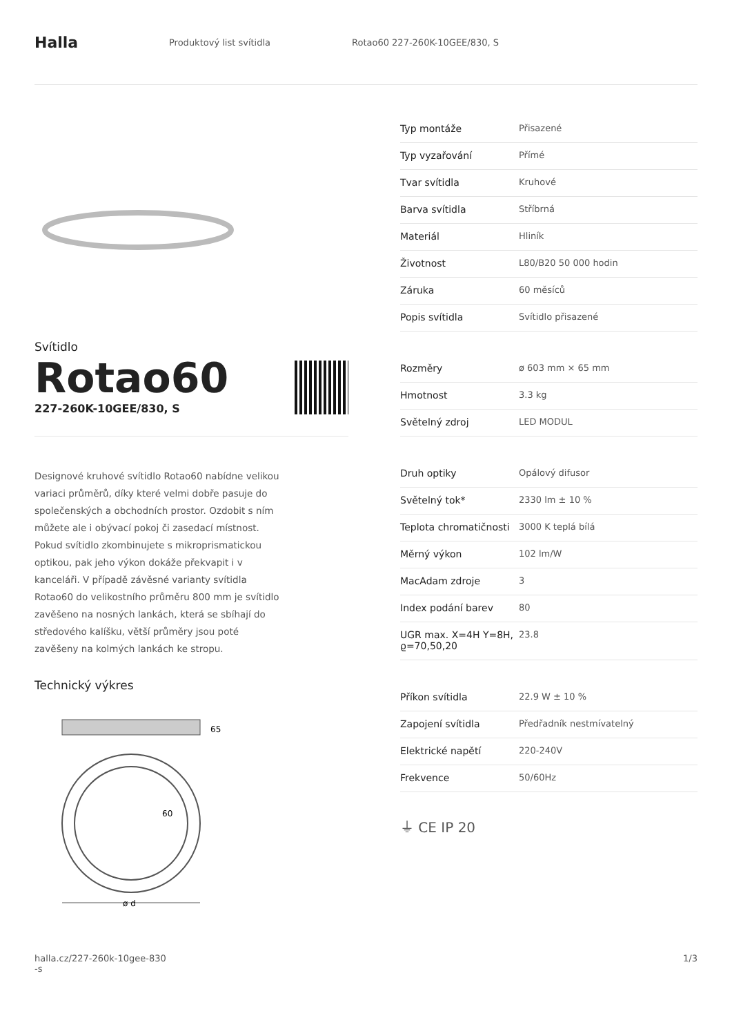Halla
Produktový list svítidla Rotao60 227-260K-10GEE/830, S
Svítidlo
Rotao60
227-260K-10GEE/830, S
Designové kruhové svítidlo Rotao60 nabídne velikou variaci průměrů, díky které velmi dobře pasuje do společenských a obchodních prostor. Ozdobit s ním můžete ale i obývací pokoj či zasedací místnost. Pokud svítidlo zkombinujete s mikroprismatickou optikou, pak jeho výkon dokáže překvapit i v kanceláři. V případě závěsné varianty svítidla Rotao60 do velikostního průměru 800 mm je svítidlo zavěšeno na nosných lankách, která se sbíhají do středového kalíšku, větší průměry jsou poté zavěšeny na kolmých lankách ke stropu.
Technický výkres
65
60
ø d
| Typ montáže | Přisazené |
| Typ vyzařování | Přímé |
| Tvar svítidla | Kruhové |
| Barva svítidla | Stříbrná |
| Materiál | Hliník |
| Životnost | L80/B20 50 000 hodin |
| Záruka | 60 měsíců |
| Popis svítidla | Svítidlo přisazené |
| Rozměry | ø 603 mm × 65 mm |
| Hmotnost | 3.3 kg |
| Světelný zdroj | LED MODUL |
| Druh optiky | Opálový difusor |
| Světelný tok* | 2330 lm ± 10 % |
| Teplota chromatičnosti | 3000 K teplá bílá |
| Měrný výkon | 102 lm/W |
| MacAdam zdroje | 3 |
| Index podání barev | 80 |
| UGR max. X=4H Y=8H, ϱ=70,50,20 | 23.8 |
| Příkon svítidla | 22.9 W ± 10 % |
| Zapojení svítidla | Předřadník nestmívatelný |
| Elektrické napětí | 220-240V |
| Frekvence | 50/60Hz |
⏚ CE IP 20
halla.cz/227-260k-10gee-830
-s
1/3